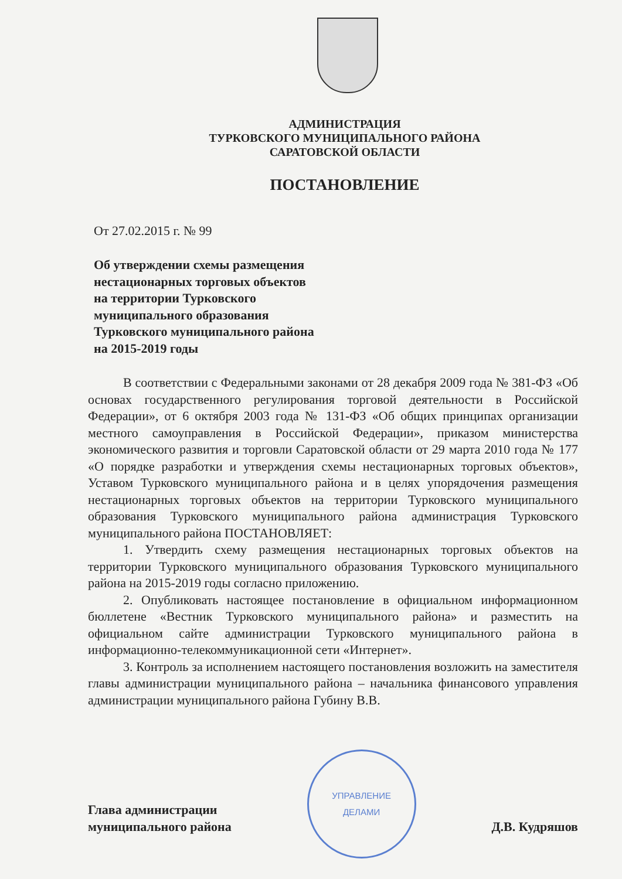АДМИНИСТРАЦИЯ
ТУРКОВСКОГО МУНИЦИПАЛЬНОГО РАЙОНА
САРАТОВСКОЙ ОБЛАСТИ
ПОСТАНОВЛЕНИЕ
От 27.02.2015 г. № 99
Об утверждении схемы размещения
нестационарных торговых объектов
на территории Турковского
муниципального образования
Турковского муниципального района
на 2015-2019 годы
В соответствии с Федеральными законами от 28 декабря 2009 года № 381-ФЗ «Об основах государственного регулирования торговой деятельности в Российской Федерации», от 6 октября 2003 года № 131-ФЗ «Об общих принципах организации местного самоуправления в Российской Федерации», приказом министерства экономического развития и торговли Саратовской области от 29 марта 2010 года № 177 «О порядке разработки и утверждения схемы нестационарных торговых объектов», Уставом Турковского муниципального района и в целях упорядочения размещения нестационарных торговых объектов на территории Турковского муниципального образования Турковского муниципального района администрация Турковского муниципального района ПОСТАНОВЛЯЕТ:
1. Утвердить схему размещения нестационарных торговых объектов на территории Турковского муниципального образования Турковского муниципального района на 2015-2019 годы согласно приложению.
2. Опубликовать настоящее постановление в официальном информационном бюллетене «Вестник Турковского муниципального района» и разместить на официальном сайте администрации Турковского муниципального района в информационно-телекоммуникационной сети «Интернет».
3. Контроль за исполнением настоящего постановления возложить на заместителя главы администрации муниципального района – начальника финансового управления администрации муниципального района Губину В.В.
Глава администрации
муниципального района
УПРАВЛЕНИЕ
ДЕЛАМИ
Д.В. Кудряшов